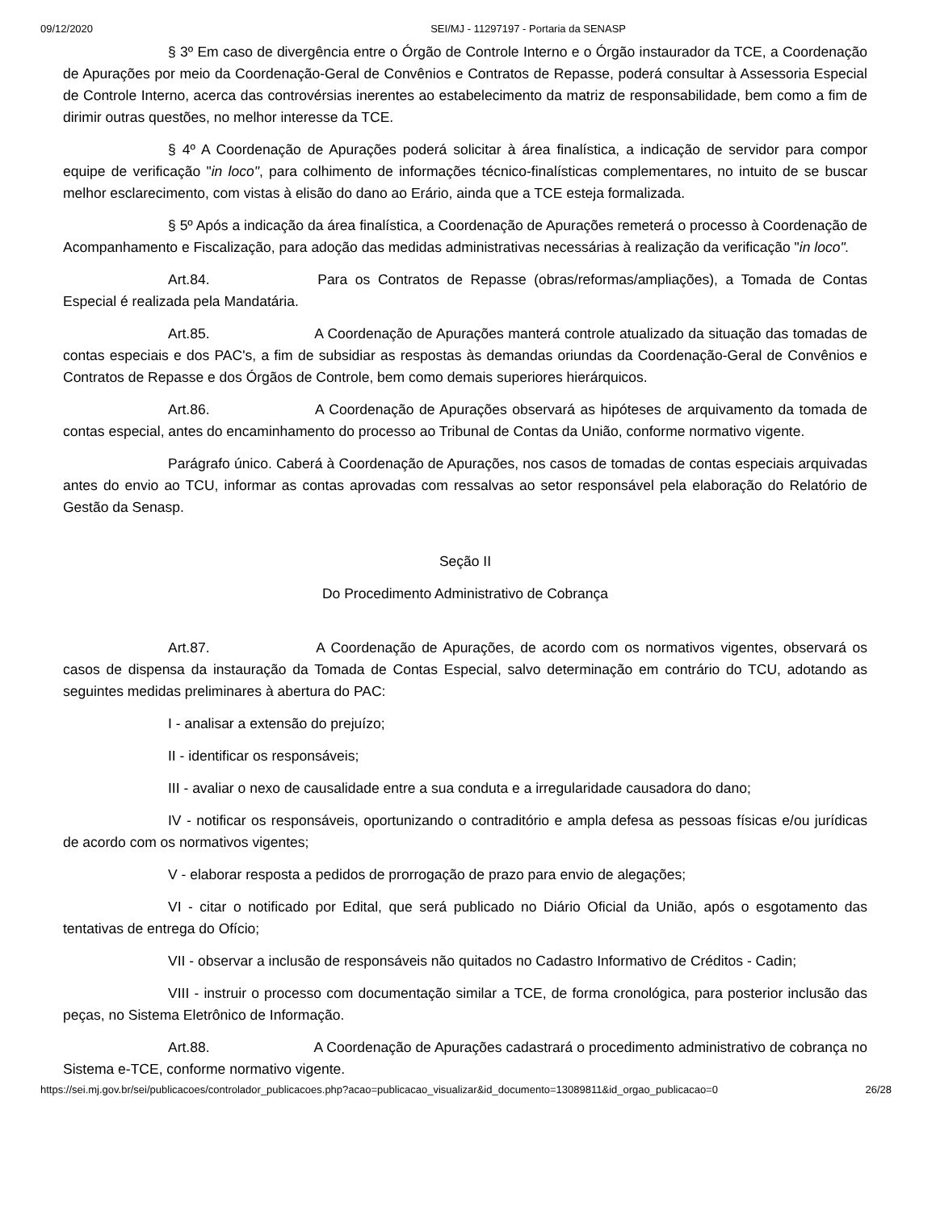09/12/2020 SEI/MJ - 11297197 - Portaria da SENASP
§ 3º Em caso de divergência entre o Órgão de Controle Interno e o Órgão instaurador da TCE, a Coordenação de Apurações por meio da Coordenação-Geral de Convênios e Contratos de Repasse, poderá consultar à Assessoria Especial de Controle Interno, acerca das controvérsias inerentes ao estabelecimento da matriz de responsabilidade, bem como a fim de dirimir outras questões, no melhor interesse da TCE.
§ 4º A Coordenação de Apurações poderá solicitar à área finalística, a indicação de servidor para compor equipe de verificação "in loco", para colhimento de informações técnico-finalísticas complementares, no intuito de se buscar melhor esclarecimento, com vistas à elisão do dano ao Erário, ainda que a TCE esteja formalizada.
§ 5º Após a indicação da área finalística, a Coordenação de Apurações remeterá o processo à Coordenação de Acompanhamento e Fiscalização, para adoção das medidas administrativas necessárias à realização da verificação "in loco".
Art.84. Para os Contratos de Repasse (obras/reformas/ampliações), a Tomada de Contas Especial é realizada pela Mandatária.
Art.85. A Coordenação de Apurações manterá controle atualizado da situação das tomadas de contas especiais e dos PAC's, a fim de subsidiar as respostas às demandas oriundas da Coordenação-Geral de Convênios e Contratos de Repasse e dos Órgãos de Controle, bem como demais superiores hierárquicos.
Art.86. A Coordenação de Apurações observará as hipóteses de arquivamento da tomada de contas especial, antes do encaminhamento do processo ao Tribunal de Contas da União, conforme normativo vigente.
Parágrafo único. Caberá à Coordenação de Apurações, nos casos de tomadas de contas especiais arquivadas antes do envio ao TCU, informar as contas aprovadas com ressalvas ao setor responsável pela elaboração do Relatório de Gestão da Senasp.
Seção II
Do Procedimento Administrativo de Cobrança
Art.87. A Coordenação de Apurações, de acordo com os normativos vigentes, observará os casos de dispensa da instauração da Tomada de Contas Especial, salvo determinação em contrário do TCU, adotando as seguintes medidas preliminares à abertura do PAC:
I - analisar a extensão do prejuízo;
II - identificar os responsáveis;
III - avaliar o nexo de causalidade entre a sua conduta e a irregularidade causadora do dano;
IV - notificar os responsáveis, oportunizando o contraditório e ampla defesa as pessoas físicas e/ou jurídicas de acordo com os normativos vigentes;
V - elaborar resposta a pedidos de prorrogação de prazo para envio de alegações;
VI - citar o notificado por Edital, que será publicado no Diário Oficial da União, após o esgotamento das tentativas de entrega do Ofício;
VII - observar a inclusão de responsáveis não quitados no Cadastro Informativo de Créditos - Cadin;
VIII - instruir o processo com documentação similar a TCE, de forma cronológica, para posterior inclusão das peças, no Sistema Eletrônico de Informação.
Art.88. A Coordenação de Apurações cadastrará o procedimento administrativo de cobrança no Sistema e-TCE, conforme normativo vigente.
https://sei.mj.gov.br/sei/publicacoes/controlador_publicacoes.php?acao=publicacao_visualizar&id_documento=13089811&id_orgao_publicacao=0 26/28